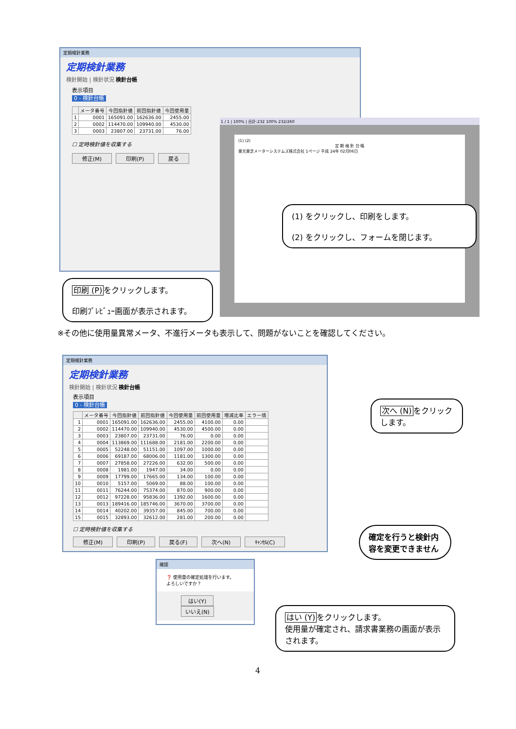定期検針業務
定期検針業務
検針開始 | 検針状況 検針台帳
表示項目
0 - 検針台帳
| | メータ番号 | 今回指針値 | 前回指針値 | 今回使用量 |
| --- | --- | --- | --- | --- |
| 1 | 0001 | 165091.00 | 162636.00 | 2455.00 |
| 2 | 0002 | 114470.00 | 109940.00 | 4530.00 |
| 3 | 0003 | 23807.00 | 23731.00 | 76.00 |
☐ 定時検針値を収集する
修正(M) 印刷(P) 戻る
1 / 1 | 100% | 合計:232 100% 232/260
(1) (2)
定 期 検 針 台 帳東光東芝メーターシステムズ株式会社 1ページ 平成 24年 02月06日
(1) をクリックし、印刷をします。
(2) をクリックし、フォームを閉じます。
印刷 (P) をクリックします。
印刷ﾌﾟﾚﾋﾞｭｰ画面が表示されます。
※その他に使用量異常メータ、不進行メータも表示して、問題がないことを確認してください。
定期検針業務
定期検針業務
検針開始 | 検針状況 検針台帳
表示項目
0 - 検針台帳
| | メータ番号 | 今回指針値 | 前回指針値 | 今回使用量 | 前回使用量 | 増減比率 | エラー情 |
| --- | --- | --- | --- | --- | --- | --- | --- |
| 1 | 0001 | 165091.00 | 162636.00 | 2455.00 | 4100.00 | 0.00 | |
| 2 | 0002 | 114470.00 | 109940.00 | 4530.00 | 4500.00 | 0.00 | |
| 3 | 0003 | 23807.00 | 23731.00 | 76.00 | 0.00 | 0.00 | |
| 4 | 0004 | 113869.00 | 111688.00 | 2181.00 | 2200.00 | 0.00 | |
| 5 | 0005 | 52248.00 | 51151.00 | 1097.00 | 1000.00 | 0.00 | |
| 6 | 0006 | 69187.00 | 68006.00 | 1181.00 | 1300.00 | 0.00 | |
| 7 | 0007 | 27858.00 | 27226.00 | 632.00 | 500.00 | 0.00 | |
| 8 | 0008 | 1981.00 | 1947.00 | 34.00 | 0.00 | 0.00 | |
| 9 | 0009 | 17799.00 | 17665.00 | 134.00 | 100.00 | 0.00 | |
| 10 | 0010 | 5157.00 | 5069.00 | 88.00 | 100.00 | 0.00 | |
| 11 | 0011 | 76244.00 | 75374.00 | 870.00 | 900.00 | 0.00 | |
| 12 | 0012 | 97228.00 | 95836.00 | 1392.00 | 1600.00 | 0.00 | |
| 13 | 0013 | 189416.00 | 185746.00 | 3670.00 | 3700.00 | 0.00 | |
| 14 | 0014 | 40202.00 | 39357.00 | 845.00 | 700.00 | 0.00 | |
| 15 | 0015 | 32893.00 | 32612.00 | 281.00 | 200.00 | 0.00 | |
☐ 定時検針値を収集する
修正(M) 印刷(P) 戻る(F) 次へ(N) ｷｬﾝｾﾙ(C)
次へ (N) をクリックします。
確定を行うと検針内容を変更できません
確認
❓ 使用量の確定処理を行います。
よろしいですか？
はい(Y) いいえ(N)
はい (Y) をクリックします。
使用量が確定され、請求書業務の画面が表示されます。
4